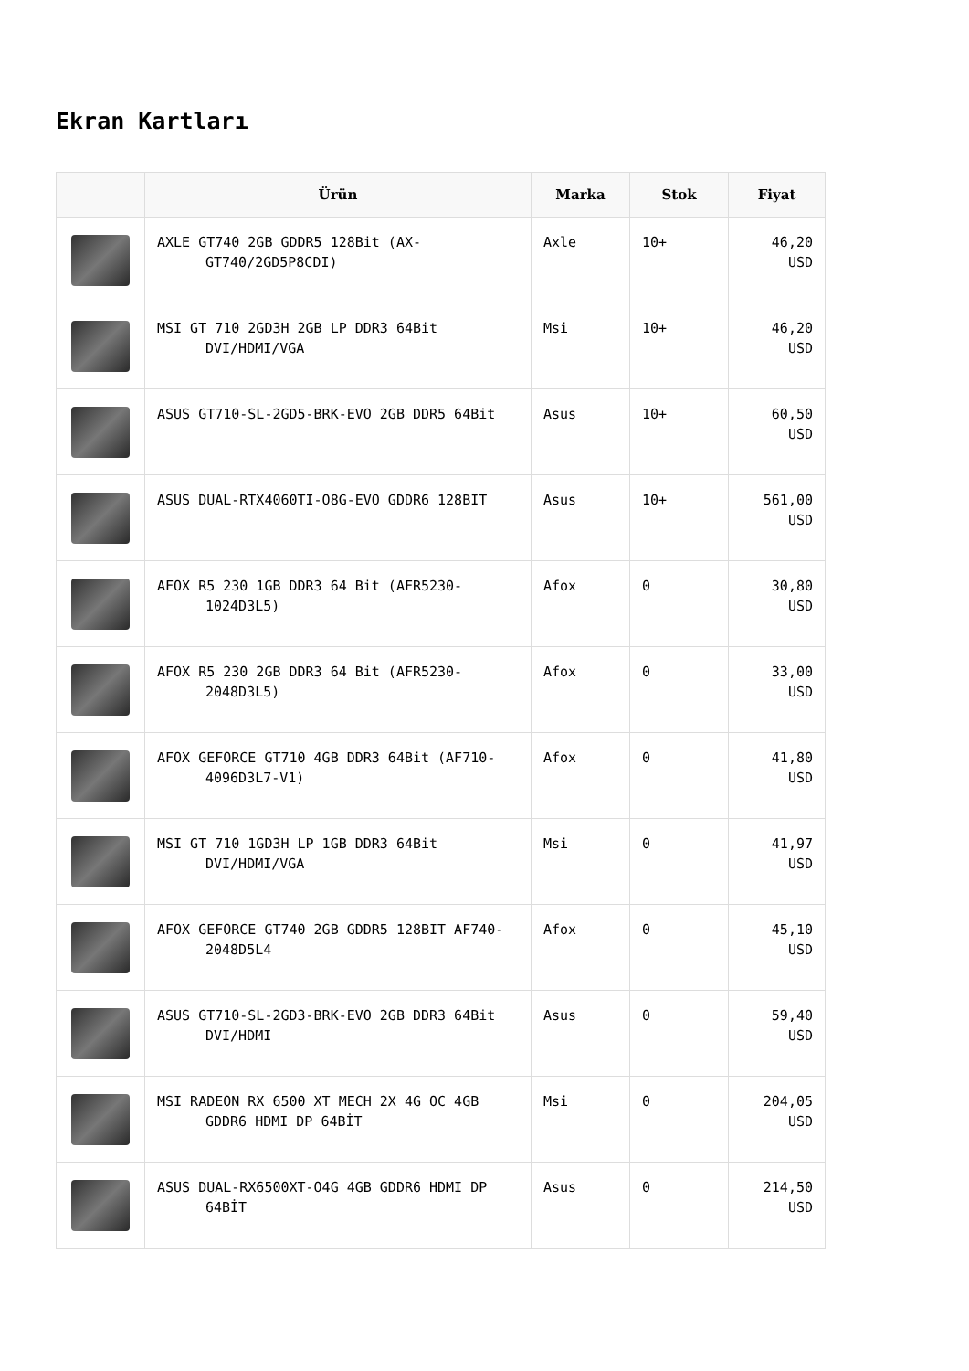Ekran Kartları
| | Ürün | Marka | Stok | Fiyat |
| --- | --- | --- | --- | --- |
| | AXLE GT740 2GB GDDR5 128Bit (AX- GT740/2GD5P8CDI) | Axle | 10+ | 46,20 USD |
| | MSI GT 710 2GD3H 2GB LP DDR3 64Bit DVI/HDMI/VGA | Msi | 10+ | 46,20 USD |
| | ASUS GT710-SL-2GD5-BRK-EVO 2GB DDR5 64Bit | Asus | 10+ | 60,50 USD |
| | ASUS DUAL-RTX4060TI-O8G-EVO GDDR6 128BIT | Asus | 10+ | 561,00 USD |
| | AFOX R5 230 1GB DDR3 64 Bit (AFR5230- 1024D3L5) | Afox | 0 | 30,80 USD |
| | AFOX R5 230 2GB DDR3 64 Bit (AFR5230- 2048D3L5) | Afox | 0 | 33,00 USD |
| | AFOX GEFORCE GT710 4GB DDR3 64Bit (AF710- 4096D3L7-V1) | Afox | 0 | 41,80 USD |
| | MSI GT 710 1GD3H LP 1GB DDR3 64Bit DVI/HDMI/VGA | Msi | 0 | 41,97 USD |
| | AFOX GEFORCE GT740 2GB GDDR5 128BIT AF740- 2048D5L4 | Afox | 0 | 45,10 USD |
| | ASUS GT710-SL-2GD3-BRK-EVO 2GB DDR3 64Bit DVI/HDMI | Asus | 0 | 59,40 USD |
| | MSI RADEON RX 6500 XT MECH 2X 4G OC 4GB GDDR6 HDMI DP 64BİT | Msi | 0 | 204,05 USD |
| | ASUS DUAL-RX6500XT-O4G 4GB GDDR6 HDMI DP 64BİT | Asus | 0 | 214,50 USD |